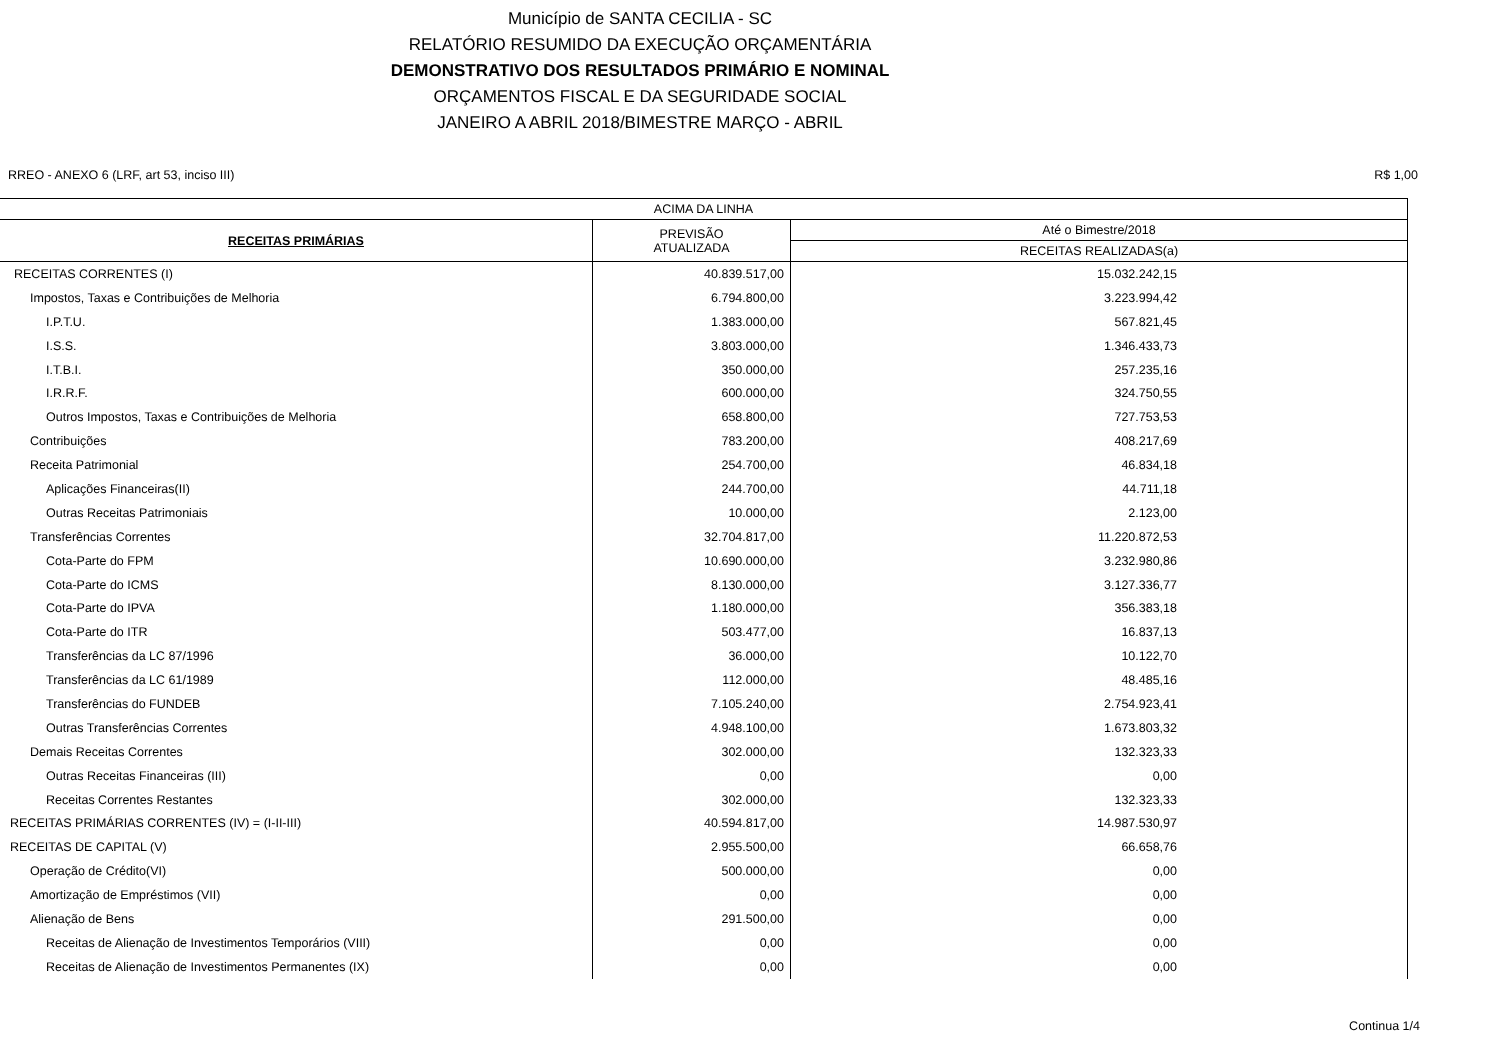Município de SANTA CECILIA - SC
RELATÓRIO RESUMIDO DA EXECUÇÃO ORÇAMENTÁRIA
DEMONSTRATIVO DOS RESULTADOS PRIMÁRIO E NOMINAL
ORÇAMENTOS FISCAL E DA SEGURIDADE SOCIAL
JANEIRO A ABRIL 2018/BIMESTRE MARÇO - ABRIL
RREO - ANEXO 6 (LRF, art 53, inciso III) R$ 1,00
| ACIMA DA LINHA | | |
| --- | --- | --- |
| RECEITAS PRIMÁRIAS | PREVISÃO ATUALIZADA | Até o Bimestre/2018 |
| | | RECEITAS REALIZADAS(a) |
| RECEITAS CORRENTES (I) | 40.839.517,00 | 15.032.242,15 |
| Impostos, Taxas e Contribuições de Melhoria | 6.794.800,00 | 3.223.994,42 |
| I.P.T.U. | 1.383.000,00 | 567.821,45 |
| I.S.S. | 3.803.000,00 | 1.346.433,73 |
| I.T.B.I. | 350.000,00 | 257.235,16 |
| I.R.R.F. | 600.000,00 | 324.750,55 |
| Outros Impostos, Taxas e Contribuições de Melhoria | 658.800,00 | 727.753,53 |
| Contribuições | 783.200,00 | 408.217,69 |
| Receita Patrimonial | 254.700,00 | 46.834,18 |
| Aplicações Financeiras(II) | 244.700,00 | 44.711,18 |
| Outras Receitas Patrimoniais | 10.000,00 | 2.123,00 |
| Transferências Correntes | 32.704.817,00 | 11.220.872,53 |
| Cota-Parte do FPM | 10.690.000,00 | 3.232.980,86 |
| Cota-Parte do ICMS | 8.130.000,00 | 3.127.336,77 |
| Cota-Parte do IPVA | 1.180.000,00 | 356.383,18 |
| Cota-Parte do ITR | 503.477,00 | 16.837,13 |
| Transferências da LC 87/1996 | 36.000,00 | 10.122,70 |
| Transferências da LC 61/1989 | 112.000,00 | 48.485,16 |
| Transferências do FUNDEB | 7.105.240,00 | 2.754.923,41 |
| Outras Transferências Correntes | 4.948.100,00 | 1.673.803,32 |
| Demais Receitas Correntes | 302.000,00 | 132.323,33 |
| Outras Receitas Financeiras (III) | 0,00 | 0,00 |
| Receitas Correntes Restantes | 302.000,00 | 132.323,33 |
| RECEITAS PRIMÁRIAS CORRENTES (IV) = (I-II-III) | 40.594.817,00 | 14.987.530,97 |
| RECEITAS DE CAPITAL (V) | 2.955.500,00 | 66.658,76 |
| Operação de Crédito(VI) | 500.000,00 | 0,00 |
| Amortização de Empréstimos (VII) | 0,00 | 0,00 |
| Alienação de Bens | 291.500,00 | 0,00 |
| Receitas de Alienação de Investimentos Temporários (VIII) | 0,00 | 0,00 |
| Receitas de Alienação de Investimentos Permanentes (IX) | 0,00 | 0,00 |
Continua 1/4